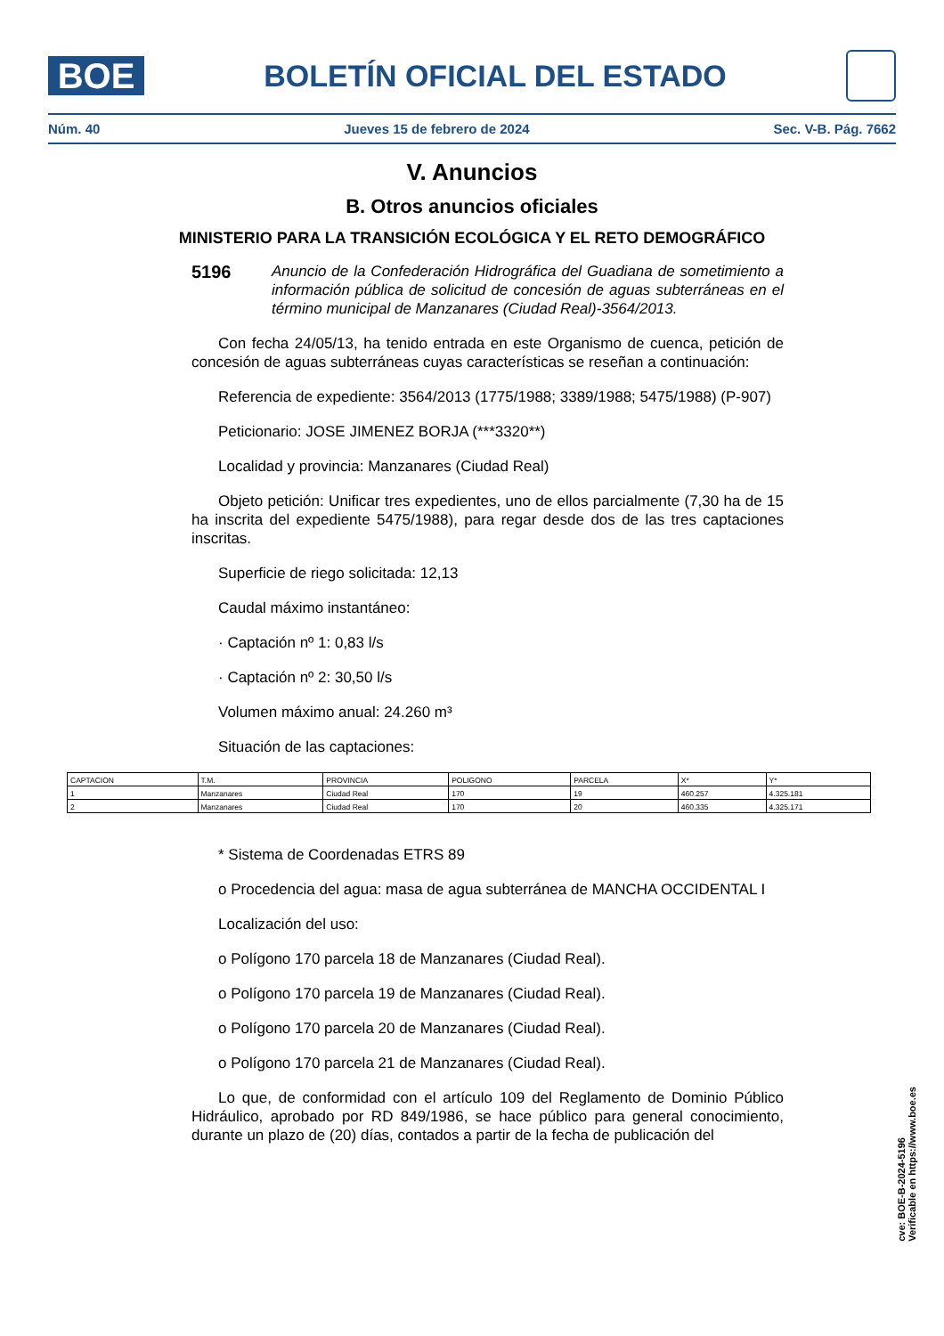BOE
BOLETÍN OFICIAL DEL ESTADO
Núm. 40 Jueves 15 de febrero de 2024 Sec. V-B. Pág. 7662
V. Anuncios
B. Otros anuncios oficiales
MINISTERIO PARA LA TRANSICIÓN ECOLÓGICA Y EL RETO DEMOGRÁFICO
5196
Anuncio de la Confederación Hidrográfica del Guadiana de sometimiento a información pública de solicitud de concesión de aguas subterráneas en el término municipal de Manzanares (Ciudad Real)-3564/2013.
Con fecha 24/05/13, ha tenido entrada en este Organismo de cuenca, petición de concesión de aguas subterráneas cuyas características se reseñan a continuación:
Referencia de expediente: 3564/2013 (1775/1988; 3389/1988; 5475/1988) (P-907)
Peticionario: JOSE JIMENEZ BORJA (***3320**)
Localidad y provincia: Manzanares (Ciudad Real)
Objeto petición: Unificar tres expedientes, uno de ellos parcialmente (7,30 ha de 15 ha inscrita del expediente 5475/1988), para regar desde dos de las tres captaciones inscritas.
Superficie de riego solicitada: 12,13
Caudal máximo instantáneo:
· Captación nº 1: 0,83 l/s
· Captación nº 2: 30,50 l/s
Volumen máximo anual: 24.260 m³
Situación de las captaciones:
| CAPTACION | T.M. | PROVINCIA | POLIGONO | PARCELA | X* | Y* |
| 1 | Manzanares | Ciudad Real | 170 | 19 | 460.257 | 4.325.181 |
| 2 | Manzanares | Ciudad Real | 170 | 20 | 460.335 | 4.325.171 |
* Sistema de Coordenadas ETRS 89
o Procedencia del agua: masa de agua subterránea de MANCHA OCCIDENTAL I
Localización del uso:
o Polígono 170 parcela 18 de Manzanares (Ciudad Real).
o Polígono 170 parcela 19 de Manzanares (Ciudad Real).
o Polígono 170 parcela 20 de Manzanares (Ciudad Real).
o Polígono 170 parcela 21 de Manzanares (Ciudad Real).
Lo que, de conformidad con el artículo 109 del Reglamento de Dominio Público Hidráulico, aprobado por RD 849/1986, se hace público para general conocimiento, durante un plazo de (20) días, contados a partir de la fecha de publicación del
cve: BOE-B-2024-5196
Verificable en https://www.boe.es